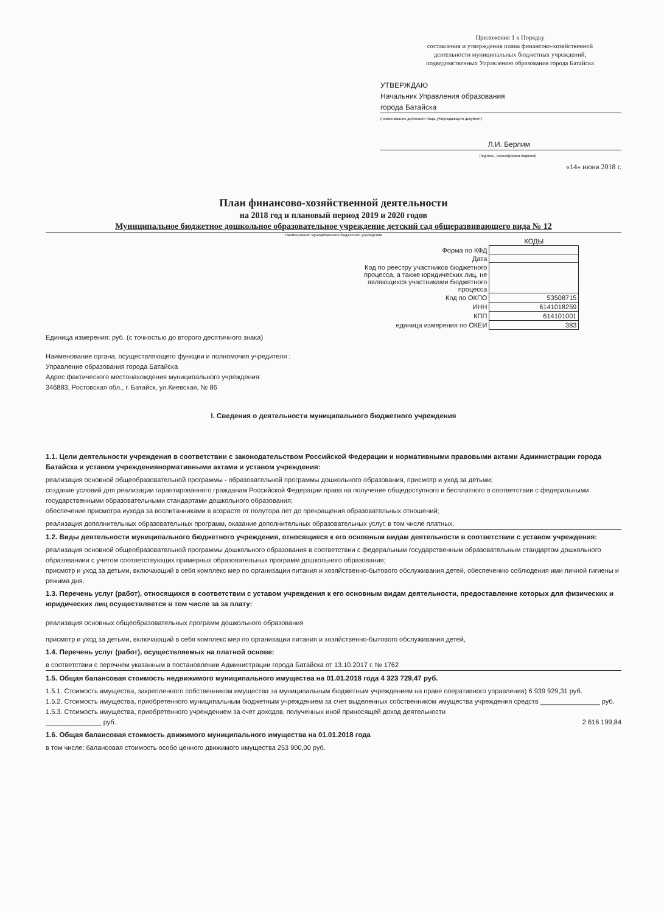Приложение 1 к Порядку
составления и утверждения плана финансово-хозяйственной
деятельности муниципальных бюджетных учреждений,
подведомственных Управлению образования города Батайска
УТВЕРЖДАЮ
Начальник Управления образования
города Батайска
(наименование должности лица, утверждающего документ)
Л.И. Берлим
(подпись, расшифровка подписи)
«14» июня 2018 г.
План финансово-хозяйственной деятельности
на 2018 год и плановый период 2019 и 2020 годов
Муниципальное бюджетное дошкольное образовательное учреждение детский сад общеразвивающего вида № 12
Наименование муниципального бюджетного учреждения
| | КОДЫ |
| Форма по КФД | |
| Дата | |
| Код по реестру участников бюджетного процесса, а также юридических лиц, не являющихся участниками бюджетного процесса | |
| Код по ОКПО | 53508715 |
| ИНН | 6141018259 |
| КПП | 614101001 |
| единица измерения по ОКЕИ | 383 |
Единица измерения: руб. (с точностью до второго десятичного знака)
Наименование органа, осуществляющего функции и полномочия учредителя :
Управление образования города Батайска
Адрес фактического местонахождения муниципального учреждения:
346883, Ростовская обл., г. Батайск, ул.Киевская, № 86
I. Сведения о деятельности муниципального бюджетного учреждения
1.1. Цели деятельности учреждения в соответствии с законодательством Российской Федерации и нормативными правовыми актами Администрации города Батайска и уставом учреждениянормативными актами и уставом учреждения:
реализация основной общеобразовательной программы - образовательной программы дошкольного образования, присмотр и уход за детьми;
создание условий для реализации гарантированного гражданам Российской Федерации права на получение общедоступного и бесплатного в соответствии с федеральными государственными образовательными стандартами дошкольного образования;
обеспечение присмотра иухода за воспитанниками в возрасте от полутора лет до прекращения образовательных отношений;
реализация дополнительных образовательных программ, оказание дополнительных образовательных услуг, в том числе платных.
1.2. Виды деятельности муниципального бюджетного учреждения, относящиеся к его основным видам деятельности в соответствии с уставом учреждения:
реализация основной общеобразовательной программы дошкольного образования в соответствии с федеральным государственным образовательным стандартом дошкольного образованиии с учетом соответствующих примерных образовательных программ дошкольного образования;
присмотр и уход за детьми, включающий в себя комплекс мер по организации питания и хозяйственно-бытового обслуживания детей, обеспечению соблюдения ими личной гигиены и режима дня.
1.3. Перечень услуг (работ), относящихся в соответствии с уставом учреждения к его основным видам деятельности, предоставление которых для физических и юридических лиц осуществляется в том числе за за плату:
реализация основных общеобразовательных программ дошкольного образования
присмотр и уход за детьми, включающий в себя комплекс мер по организации питания и хозяйственно-бытового обслуживания детей,
1.4. Перечень услуг (работ), осуществляемых на платной основе:
в соответствии с перечнем указанным в постановлении Администрации города Батайска от 13.10.2017 г. № 1762
1.5. Общая балансовая стоимость недвижимого муниципального имущества на 01.01.2018 года 4 323 729,47 руб.
1.5.1. Стоимость имущества, закрепленного собственником имущества за муниципальным бюджетным учреждением на праве оперативного управления) 6 939 929,31 руб.
1.5.2. Стоимость имущества, приобретенного муниципальным бюджетным учреждением за счет выделенных собственником имущества учреждения средств ________________ руб.
1.5.3. Стоимость имущества, приобретенного учреждением за счет доходов, полученных иной приносящей доход деятельности
_______________ руб. 2 616 199,84
1.6. Общая балансовая стоимость движимого муниципального имущества на 01.01.2018 года
в том числе: балансовая стоимость особо ценного движимого имущества 253 900,00 руб.